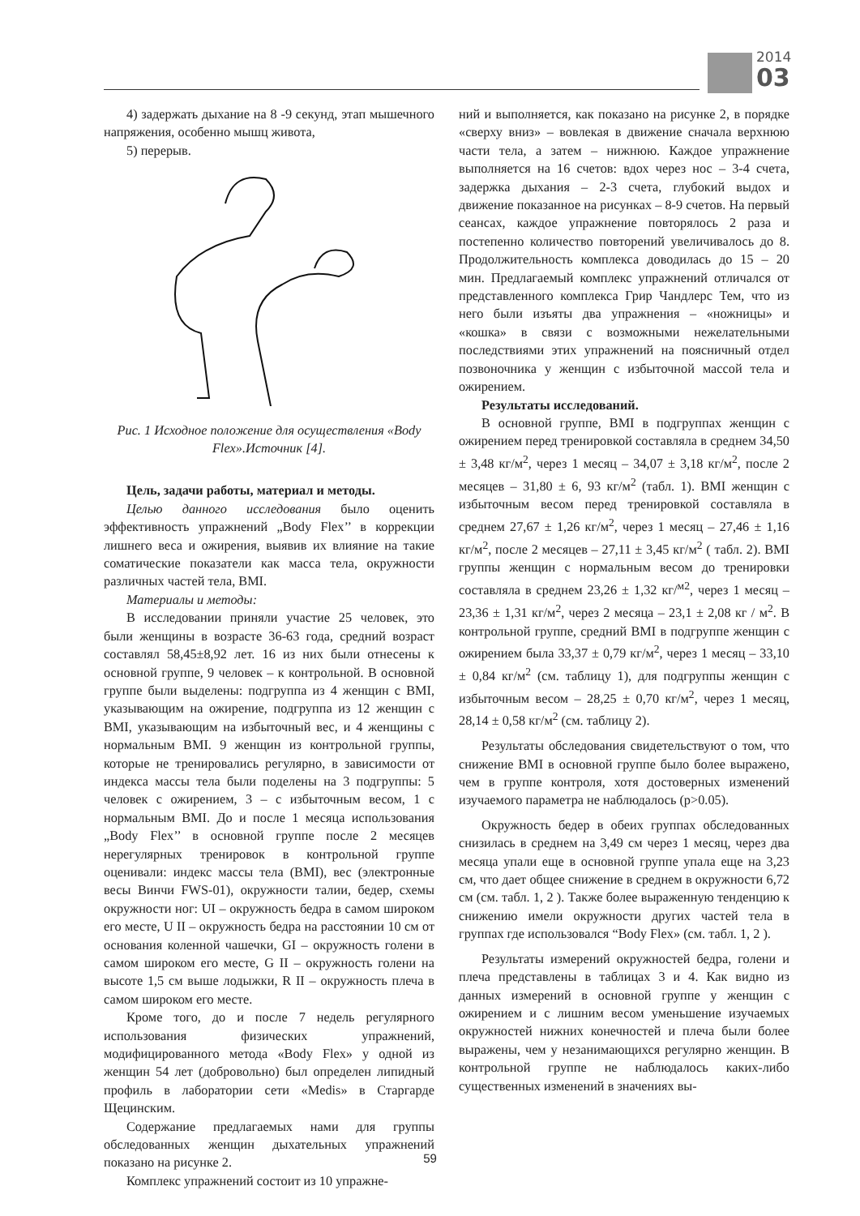2014
03
4) задержать дыхание на 8 -9 секунд, этап мышечного напряжения, особенно мышц живота,
5) перерыв.
Рис. 1 Исходное положение для осуществления «Body Flex».Источник [4].
Цель, задачи работы, материал и методы.
Целью данного исследования было оценить эффективность упражнений „Body Flex’’ в коррекции лишнего веса и ожирения, выявив их влияние на такие соматические показатели как масса тела, окружности различных частей тела, BMI.
Материалы и методы:
В исследовании приняли участие 25 человек, это были женщины в возрасте 36-63 года, средний возраст составлял 58,45±8,92 лет. 16 из них были отнесены к основной группе, 9 человек – к контрольной. В основной группе были выделены: подгруппа из 4 женщин с BMI, указывающим на ожирение, подгруппа из 12 женщин с BMI, указывающим на избыточный вес, и 4 женщины с нормальным BMI. 9 женщин из контрольной группы, которые не тренировались регулярно, в зависимости от индекса массы тела были поделены на 3 подгруппы: 5 человек с ожирением, 3 – с избыточным весом, 1 с нормальным BMI. До и после 1 месяца использования „Body Flex’’ в основной группе после 2 месяцев нерегулярных тренировок в контрольной группе оценивали: индекс массы тела (BMI), вес (электронные весы Винчи FWS-01), окружности талии, бедер, схемы окружности ног: UI – окружность бедра в самом широком его месте, U II – окружность бедра на расстоянии 10 см от основания коленной чашечки, GI – окружность голени в самом широком его месте, G II – окружность голени на высоте 1,5 см выше лодыжки, R II – окружность плеча в самом широком его месте.
Кроме того, до и после 7 недель регулярного использования физических упражнений, модифицированного метода «Body Flex» у одной из женщин 54 лет (добровольно) был определен липидный профиль в лаборатории сети «Medis» в Старгарде Щецинским.
Содержание предлагаемых нами для группы обследованных женщин дыхательных упражнений показано на рисунке 2.
Комплекс упражнений состоит из 10 упражне-
ний и выполняется, как показано на рисунке 2, в порядке «сверху вниз» – вовлекая в движение сначала верхнюю части тела, а затем – нижнюю. Каждое упражнение выполняется на 16 счетов: вдох через нос – 3-4 счета, задержка дыхания – 2-3 счета, глубокий выдох и движение показанное на рисунках – 8-9 счетов. На первый сеансах, каждое упражнение повторялось 2 раза и постепенно количество повторений увеличивалось до 8. Продолжительность комплекса доводилась до 15 – 20 мин. Предлагаемый комплекс упражнений отличался от представленного комплекса Грир Чандлерс Тем, что из него были изъяты два упражнения – «ножницы» и «кошка» в связи с возможными нежелательными последствиями этих упражнений на поясничный отдел позвоночника у женщин с избыточной массой тела и ожирением.
Результаты исследований.
В основной группе, BMI в подгруппах женщин с ожирением перед тренировкой составляла в среднем 34,50 ± 3,48 кг/м<sup>2</sup>, через 1 месяц – 34,07 ± 3,18 кг/м<sup>2</sup>, после 2 месяцев – 31,80 ± 6, 93 кг/м<sup>2</sup> (табл. 1). BMI женщин с избыточным весом перед тренировкой составляла в среднем 27,67 ± 1,26 кг/м<sup>2</sup>, через 1 месяц – 27,46 ± 1,16 кг/м<sup>2</sup>, после 2 месяцев – 27,11 ± 3,45 кг/м<sup>2</sup> ( табл. 2). BMI группы женщин с нормальным весом до тренировки составляла в среднем 23,26 ± 1,32 кг/<sup>м2</sup>, через 1 месяц – 23,36 ± 1,31 кг/м<sup>2</sup>, через 2 месяца – 23,1 ± 2,08 кг / м<sup>2</sup>. В контрольной группе, средний BMI в подгруппе женщин с ожирением была 33,37 ± 0,79 кг/м<sup>2</sup>, через 1 месяц – 33,10 ± 0,84 кг/м<sup>2</sup> (см. таблицу 1), для подгруппы женщин с избыточным весом – 28,25 ± 0,70 кг/м<sup>2</sup>, через 1 месяц, 28,14 ± 0,58 кг/м<sup>2</sup> (см. таблицу 2).
Результаты обследования свидетельствуют о том, что снижение BMI в основной группе было более выражено, чем в группе контроля, хотя достоверных изменений изучаемого параметра не наблюдалось (p>0.05).
Окружность бедер в обеих группах обследованных снизилась в среднем на 3,49 см через 1 месяц, через два месяца упали еще в основной группе упала еще на 3,23 см, что дает общее снижение в среднем в окружности 6,72 см (см. табл. 1, 2 ). Также более выраженную тенденцию к снижению имели окружности других частей тела в группах где использовался “Body Flex» (см. табл. 1, 2 ).
Результаты измерений окружностей бедра, голени и плеча представлены в таблицах 3 и 4. Как видно из данных измерений в основной группе у женщин с ожирением и с лишним весом уменьшение изучаемых окружностей нижних конечностей и плеча были более выражены, чем у незанимающихся регулярно женщин. В контрольной группе не наблюдалось каких-либо существенных изменений в значениях вы-
59